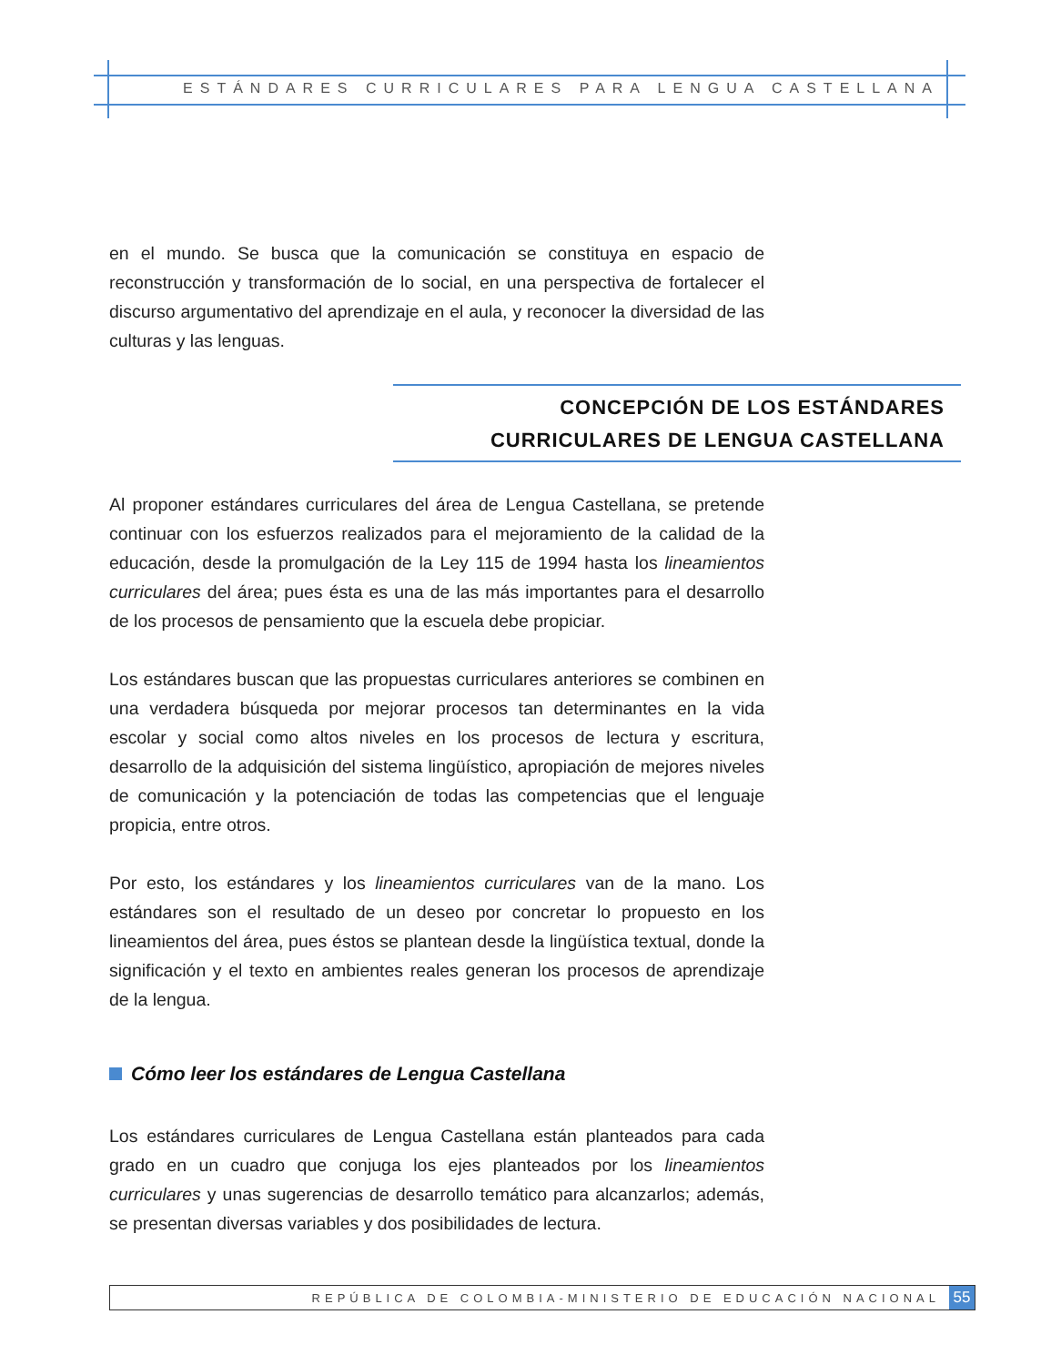ESTÁNDARES CURRICULARES PARA LENGUA CASTELLANA
en el mundo. Se busca que la comunicación se constituya en espacio de reconstrucción y transformación de lo social, en una perspectiva de fortalecer el discurso argumentativo del aprendizaje en el aula, y reconocer la diversidad de las culturas y las lenguas.
CONCEPCIÓN DE LOS ESTÁNDARES
CURRICULARES DE LENGUA CASTELLANA
Al proponer estándares curriculares del área de Lengua Castellana, se pretende continuar con los esfuerzos realizados para el mejoramiento de la calidad de la educación, desde la promulgación de la Ley 115 de 1994 hasta los lineamientos curriculares del área; pues ésta es una de las más importantes para el desarrollo de los procesos de pensamiento que la escuela debe propiciar.
Los estándares buscan que las propuestas curriculares anteriores se combinen en una verdadera búsqueda por mejorar procesos tan determinantes en la vida escolar y social como altos niveles en los procesos de lectura y escritura, desarrollo de la adquisición del sistema lingüístico, apropiación de mejores niveles de comunicación y la potenciación de todas las competencias que el lenguaje propicia, entre otros.
Por esto, los estándares y los lineamientos curriculares van de la mano. Los estándares son el resultado de un deseo por concretar lo propuesto en los lineamientos del área, pues éstos se plantean desde la lingüística textual, donde la significación y el texto en ambientes reales generan los procesos de aprendizaje de la lengua.
Cómo leer los estándares de Lengua Castellana
Los estándares curriculares de Lengua Castellana están planteados para cada grado en un cuadro que conjuga los ejes planteados por los lineamientos curriculares y unas sugerencias de desarrollo temático para alcanzarlos; además, se presentan diversas variables y dos posibilidades de lectura.
REPÚBLICA DE COLOMBIA-MINISTERIO DE EDUCACIÓN NACIONAL 55